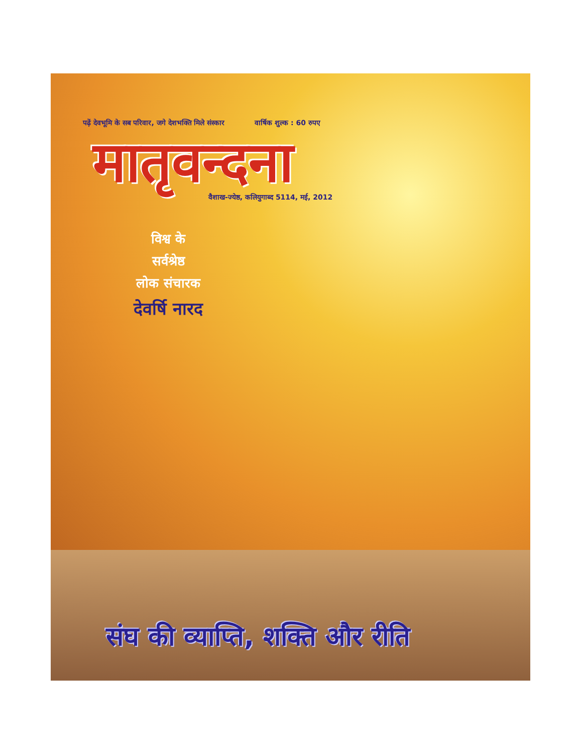पढ़ें देवभूमि के सब परिवार, जगे देशभक्ति मिले संस्कार वार्षिक शुल्क : 60 रुपए
मातृवन्दना
वैशाख-ज्येष्ठ, कलियुगाब्द 5114, मई, 2012
विश्व के
सर्वश्रेष्ठ
लोक संचारक
देवर्षि नारद
संघ की व्याप्ति, शक्ति और रीति